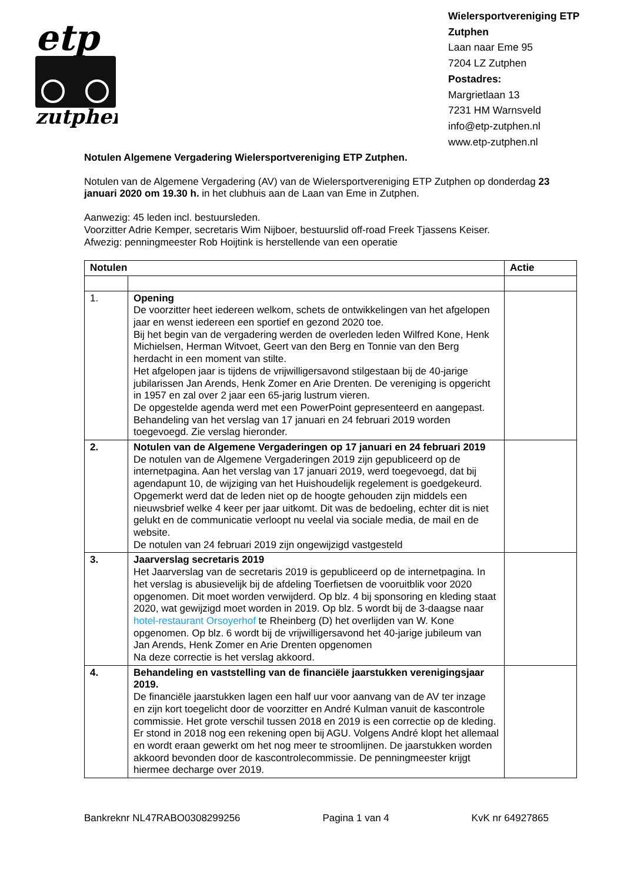etp
zutphen
Wielersportvereniging ETP
Zutphen
Laan naar Eme 95
7204 LZ Zutphen
Postadres:
Margrietlaan 13
7231 HM Warnsveld
info@etp-zutphen.nl
www.etp-zutphen.nl
Notulen Algemene Vergadering Wielersportvereniging ETP Zutphen.
Notulen van de Algemene Vergadering (AV) van de Wielersportvereniging ETP Zutphen op donderdag 23 januari 2020 om 19.30 h. in het clubhuis aan de Laan van Eme in Zutphen.
Aanwezig: 45 leden incl. bestuursleden.
Voorzitter Adrie Kemper, secretaris Wim Nijboer, bestuurslid off-road Freek Tjassens Keiser.
Afwezig: penningmeester Rob Hoijtink is herstellende van een operatie
| Notulen | | Actie |
| --- | --- | --- |
| 1. | Opening De voorzitter heet iedereen welkom, schets de ontwikkelingen van het afgelopen jaar en wenst iedereen een sportief en gezond 2020 toe. Bij het begin van de vergadering werden de overleden leden Wilfred Kone, Henk Michielsen, Herman Witvoet, Geert van den Berg en Tonnie van den Berg herdacht in een moment van stilte. Het afgelopen jaar is tijdens de vrijwilligersavond stilgestaan bij de 40-jarige jubilarissen Jan Arends, Henk Zomer en Arie Drenten. De vereniging is opgericht in 1957 en zal over 2 jaar een 65-jarig lustrum vieren. De opgestelde agenda werd met een PowerPoint gepresenteerd en aangepast. Behandeling van het verslag van 17 januari en 24 februari 2019 worden toegevoegd. Zie verslag hieronder. | |
| 2. | Notulen van de Algemene Vergaderingen op 17 januari en 24 februari 2019 De notulen van de Algemene Vergaderingen 2019 zijn gepubliceerd op de internetpagina. Aan het verslag van 17 januari 2019, werd toegevoegd, dat bij agendapunt 10, de wijziging van het Huishoudelijk regelement is goedgekeurd. Opgemerkt werd dat de leden niet op de hoogte gehouden zijn middels een nieuwsbrief welke 4 keer per jaar uitkomt. Dit was de bedoeling, echter dit is niet gelukt en de communicatie verloopt nu veelal via sociale media, de mail en de website. De notulen van 24 februari 2019 zijn ongewijzigd vastgesteld | |
| 3. | Jaarverslag secretaris 2019 Het Jaarverslag van de secretaris 2019 is gepubliceerd op de internetpagina. In het verslag is abusievelijk bij de afdeling Toerfietsen de vooruitblik voor 2020 opgenomen. Dit moet worden verwijderd. Op blz. 4 bij sponsoring en kleding staat 2020, wat gewijzigd moet worden in 2019. Op blz. 5 wordt bij de 3-daagse naar hotel-restaurant Orsoyerhof te Rheinberg (D) het overlijden van W. Kone opgenomen. Op blz. 6 wordt bij de vrijwilligersavond het 40-jarige jubileum van Jan Arends, Henk Zomer en Arie Drenten opgenomen Na deze correctie is het verslag akkoord. | |
| 4. | Behandeling en vaststelling van de financiële jaarstukken verenigingsjaar 2019. De financiële jaarstukken lagen een half uur voor aanvang van de AV ter inzage en zijn kort toegelicht door de voorzitter en André Kulman vanuit de kascontrole commissie. Het grote verschil tussen 2018 en 2019 is een correctie op de kleding. Er stond in 2018 nog een rekening open bij AGU. Volgens André klopt het allemaal en wordt eraan gewerkt om het nog meer te stroomlijnen. De jaarstukken worden akkoord bevonden door de kascontrolecommissie. De penningmeester krijgt hiermee decharge over 2019. | |
Bankreknr NL47RABO0308299256 Pagina 1 van 4 KvK nr 64927865